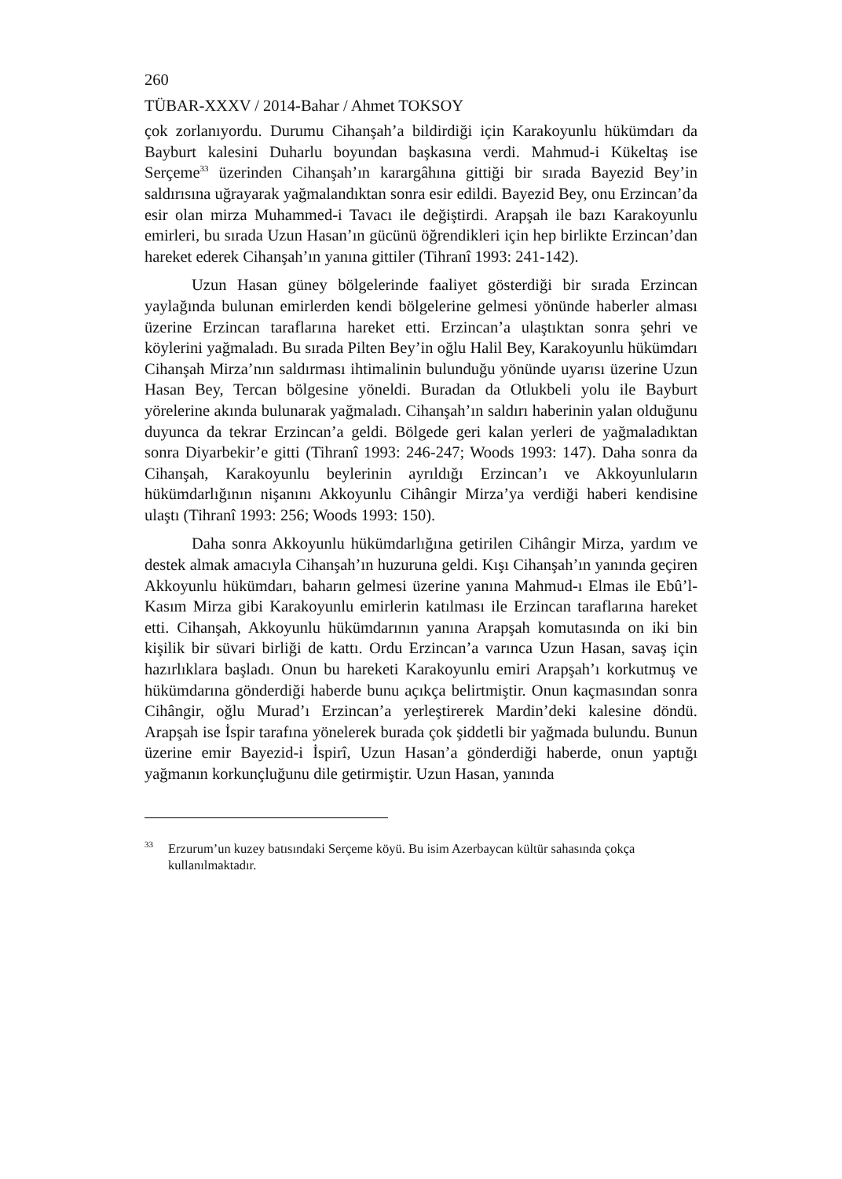260
TÜBAR-XXXV / 2014-Bahar / Ahmet TOKSOY
çok zorlanıyordu. Durumu Cihanşah’a bildirdiği için Karakoyunlu hükümdarı da Bayburt kalesini Duharlu boyundan başkasına verdi. Mahmud-i Kükeltaş ise Serçeme<sup>33</sup> üzerinden Cihanşah’ın karargâhına gittiği bir sırada Bayezid Bey’in saldırısına uğrayarak yağmalandıktan sonra esir edildi. Bayezid Bey, onu Erzincan’da esir olan mirza Muhammed-i Tavacı ile değiştirdi. Arapşah ile bazı Karakoyunlu emirleri, bu sırada Uzun Hasan’ın gücünü öğrendikleri için hep birlikte Erzincan’dan hareket ederek Cihanşah’ın yanına gittiler (Tihranî 1993: 241-142).
Uzun Hasan güney bölgelerinde faaliyet gösterdiği bir sırada Erzincan yaylağında bulunan emirlerden kendi bölgelerine gelmesi yönünde haberler alması üzerine Erzincan taraflarına hareket etti. Erzincan’a ulaştıktan sonra şehri ve köylerini yağmaladı. Bu sırada Pilten Bey’in oğlu Halil Bey, Karakoyunlu hükümdarı Cihanşah Mirza’nın saldırması ihtimalinin bulunduğu yönünde uyarısı üzerine Uzun Hasan Bey, Tercan bölgesine yöneldi. Buradan da Otlukbeli yolu ile Bayburt yörelerine akında bulunarak yağmaladı. Cihanşah’ın saldırı haberinin yalan olduğunu duyunca da tekrar Erzincan’a geldi. Bölgede geri kalan yerleri de yağmaladıktan sonra Diyarbekir’e gitti (Tihranî 1993: 246-247; Woods 1993: 147). Daha sonra da Cihanşah, Karakoyunlu beylerinin ayrıldığı Erzincan’ı ve Akkoyunluların hükümdarlığının nişanını Akkoyunlu Cihângir Mirza’ya verdiği haberi kendisine ulaştı (Tihranî 1993: 256; Woods 1993: 150).
Daha sonra Akkoyunlu hükümdarlığına getirilen Cihângir Mirza, yardım ve destek almak amacıyla Cihanşah’ın huzuruna geldi. Kışı Cihanşah’ın yanında geçiren Akkoyunlu hükümdarı, baharın gelmesi üzerine yanına Mahmud-ı Elmas ile Ebû’l-Kasım Mirza gibi Karakoyunlu emirlerin katılması ile Erzincan taraflarına hareket etti. Cihanşah, Akkoyunlu hükümdarının yanına Arapşah komutasında on iki bin kişilik bir süvari birliği de kattı. Ordu Erzincan’a varınca Uzun Hasan, savaş için hazırlıklara başladı. Onun bu hareketi Karakoyunlu emiri Arapşah’ı korkutmuş ve hükümdarına gönderdiği haberde bunu açıkça belirtmiştir. Onun kaçmasından sonra Cihângir, oğlu Murad’ı Erzincan’a yerleştirerek Mardin’deki kalesine döndü. Arapşah ise İspir tarafına yönelerek burada çok şiddetli bir yağmada bulundu. Bunun üzerine emir Bayezid-i İspirî, Uzun Hasan’a gönderdiği haberde, onun yaptığı yağmanın korkunçluğunu dile getirmiştir. Uzun Hasan, yanında
<sup>33</sup> Erzurum’un kuzey batısındaki Serçeme köyü. Bu isim Azerbaycan kültür sahasında çokça kullanılmaktadır.